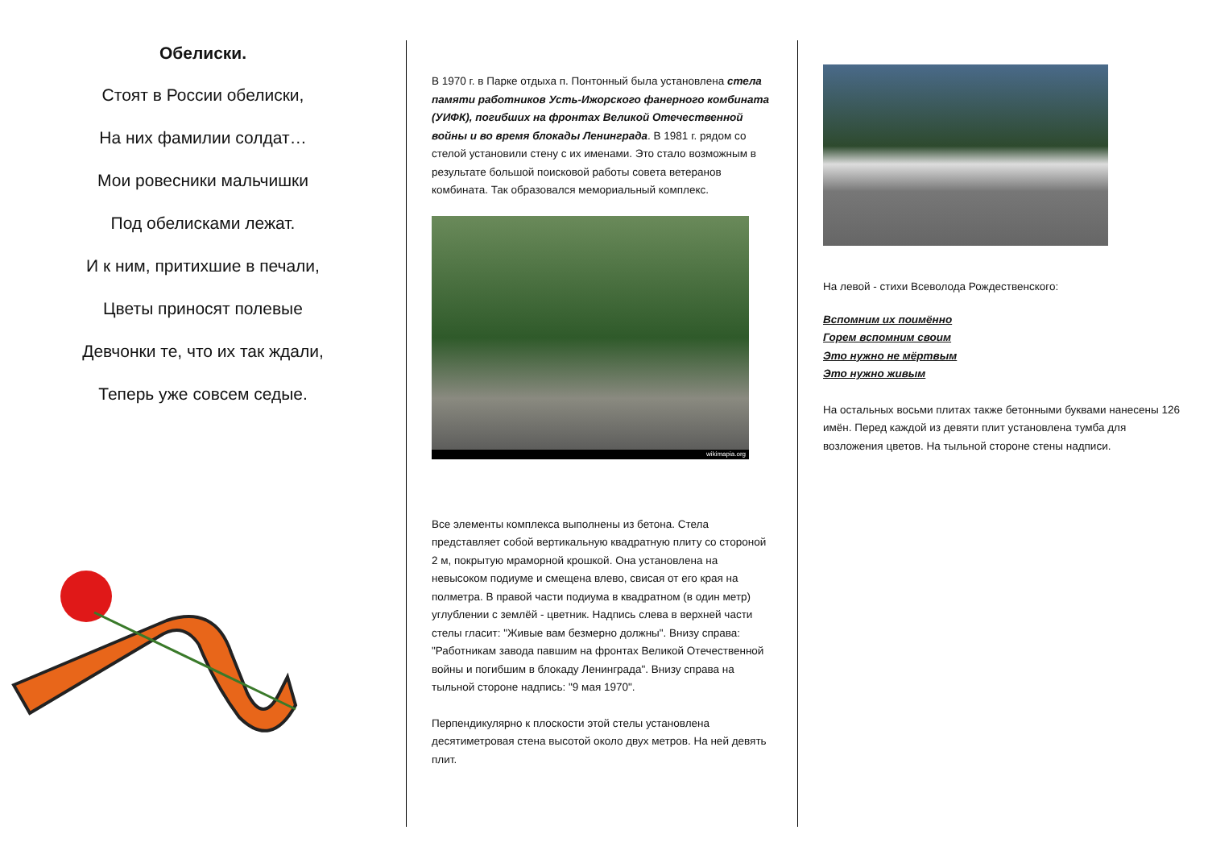Обелиски.
Стоят в России обелиски,
На них фамилии солдат…
Мои ровесники мальчишки
Под обелисками лежат.
И к ним, притихшие в печали,
Цветы приносят полевые
Девчонки те, что их так ждали,
Теперь уже совсем седые.
В 1970 г. в Парке отдыха п. Понтонный была установлена стела памяти работников Усть-Ижорского фанерного комбината (УИФК), погибших на фронтах Великой Отечественной войны и во время блокады Ленинграда. В 1981 г. рядом со стелой установили стену с их именами. Это стало возможным в результате большой поисковой работы совета ветеранов комбината. Так образовался мемориальный комплекс.
wikimapia.org
Все элементы комплекса выполнены из бетона. Стела представляет собой вертикальную квадратную плиту со стороной 2 м, покрытую мраморной крошкой. Она установлена на невысоком подиуме и смещена влево, свисая от его края на полметра. В правой части подиума в квадратном (в один метр) углублении с землёй - цветник. Надпись слева в верхней части стелы гласит: "Живые вам безмерно должны". Внизу справа: "Работникам завода павшим на фронтах Великой Отечественной войны и погибшим в блокаду Ленинграда". Внизу справа на тыльной стороне надпись: "9 мая 1970".
Перпендикулярно к плоскости этой стелы установлена десятиметровая стена высотой около двух метров. На ней девять плит.
На левой - стихи Всеволода Рождественского:
Вспомним их поимённо
Горем вспомним своим
Это нужно не мёртвым
Это нужно живым
На остальных восьми плитах также бетонными буквами нанесены 126 имён. Перед каждой из девяти плит установлена тумба для возложения цветов. На тыльной стороне стены надписи.